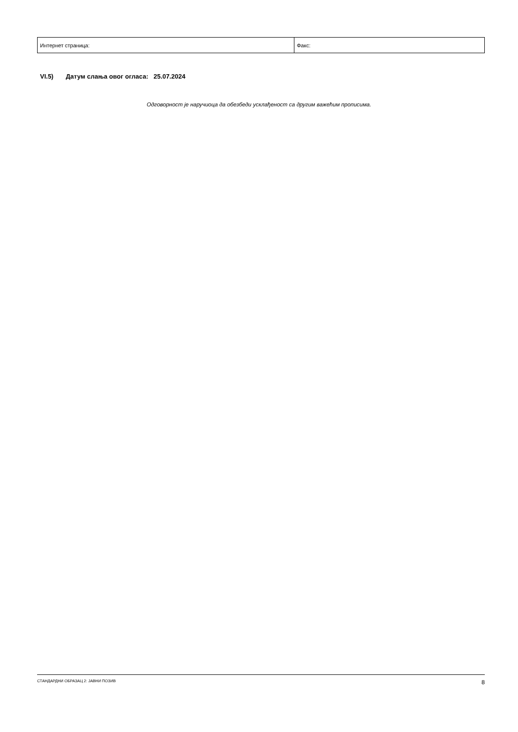| Интернет страница: | Факс: |
VI.5) Датум слања овог огласа: 25.07.2024
Одговорност је наручиоца да обезбеди усклађеност са другим важећим прописима.
СТАНДАРДНИ ОБРАЗАЦ 2: ЈАВНИ ПОЗИВ 8